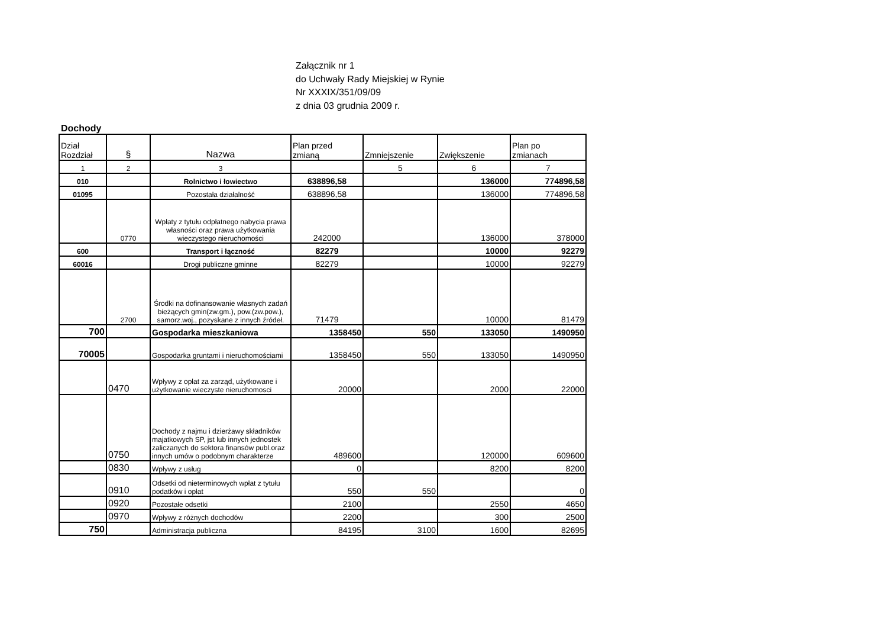Załącznik nr 1
do Uchwały Rady Miejskiej w Rynie
Nr XXXIX/351/09/09
z dnia 03 grudnia 2009 r.
Dochody
| Dział Rozdział | § | Nazwa | Plan przed zmianą | Zmniejszenie | Zwiększenie | Plan po zmianach |
| 1 | 2 | 3 | | 5 | 6 | 7 |
| 010 | | Rolnictwo i łowiectwo | 638896,58 | | 136000 | 774896,58 |
| 01095 | | Pozostała działalność | 638896,58 | | 136000 | 774896,58 |
| | 0770 | Wpłaty z tytułu odpłatnego nabycia prawa własności oraz prawa użytkowania wieczystego nieruchomości | 242000 | | 136000 | 378000 |
| 600 | | Transport i łączność | 82279 | | 10000 | 92279 |
| 60016 | | Drogi publiczne gminne | 82279 | | 10000 | 92279 |
| | 2700 | Środki na dofinansowanie własnych zadań bieżących gmin(zw.gm.), pow.(zw.pow.), samorz.woj., pozyskane z innych źródeł. | 71479 | | 10000 | 81479 |
| 700 | | Gospodarka mieszkaniowa | 1358450 | 550 | 133050 | 1490950 |
| 70005 | | Gospodarka gruntami i nieruchomościami | 1358450 | 550 | 133050 | 1490950 |
| | 0470 | Wpływy z opłat za zarząd, użytkowane i użytkowanie wieczyste nieruchomosci | 20000 | | 2000 | 22000 |
| | 0750 | Dochody z najmu i dzierżawy składników majatkowych SP, jst lub innych jednostek zaliczanych do sektora finansów publ.oraz innych umów o podobnym charakterze | 489600 | | 120000 | 609600 |
| | 0830 | Wpływy z usług | 0 | | 8200 | 8200 |
| | 0910 | Odsetki od nieterminowych wpłat z tytułu podatków i opłat | 550 | 550 | | 0 |
| | 0920 | Pozostałe odsetki | 2100 | | 2550 | 4650 |
| | 0970 | Wpływy z różnych dochodów | 2200 | | 300 | 2500 |
| 750 | | Administracja publiczna | 84195 | 3100 | 1600 | 82695 |